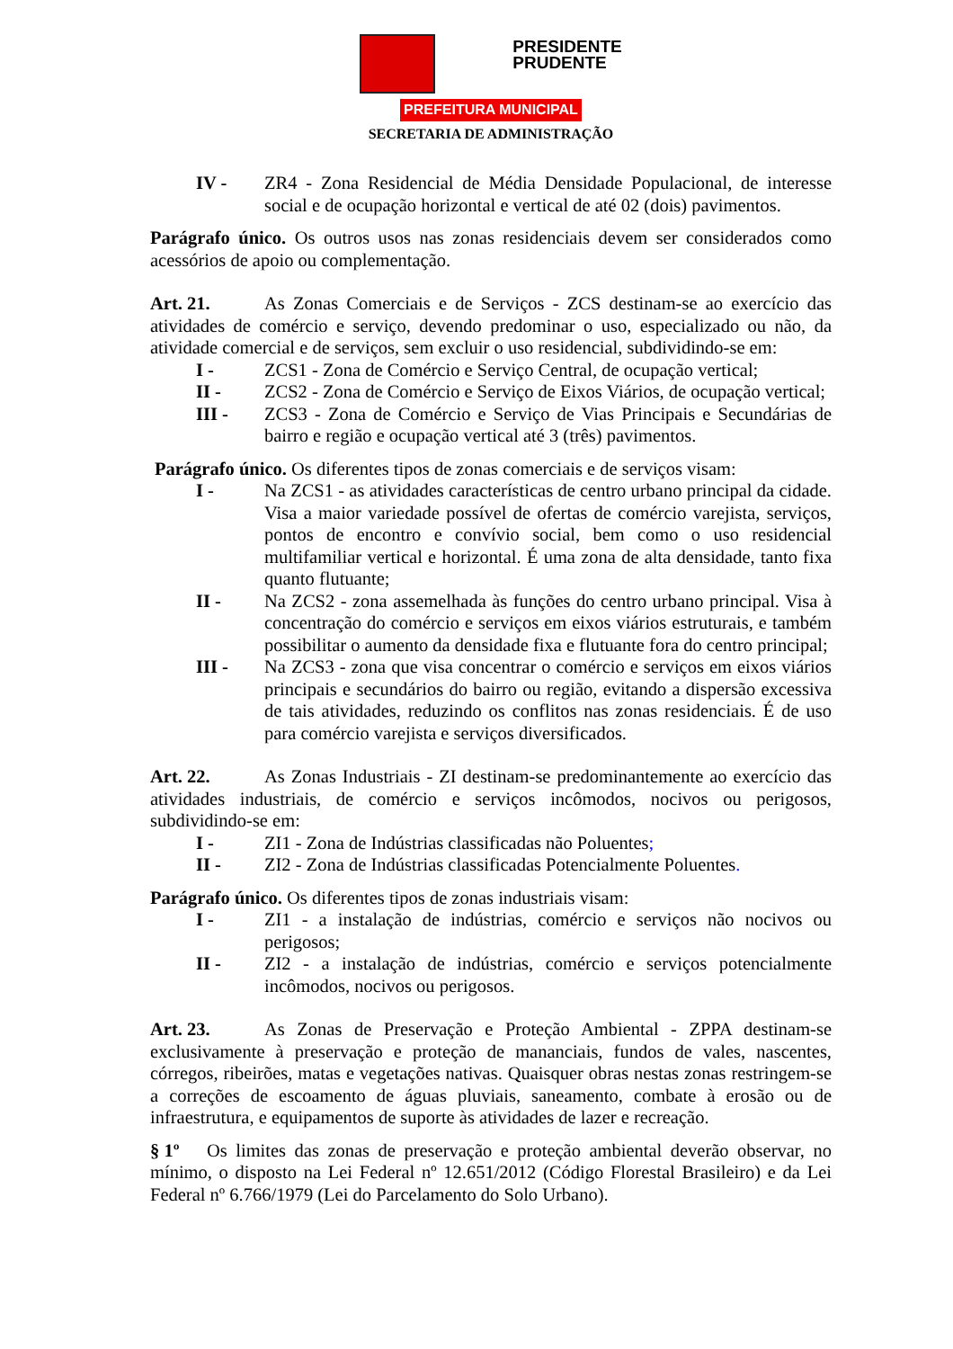PRESIDENTE
PRUDENTE
PREFEITURA MUNICIPAL
SECRETARIA DE ADMINISTRAÇÃO
IV - ZR4 - Zona Residencial de Média Densidade Populacional, de interesse social e de ocupação horizontal e vertical de até 02 (dois) pavimentos.
Parágrafo único. Os outros usos nas zonas residenciais devem ser considerados como acessórios de apoio ou complementação.
Art. 21. As Zonas Comerciais e de Serviços - ZCS destinam-se ao exercício das atividades de comércio e serviço, devendo predominar o uso, especializado ou não, da atividade comercial e de serviços, sem excluir o uso residencial, subdividindo-se em:
I - ZCS1 - Zona de Comércio e Serviço Central, de ocupação vertical;
II - ZCS2 - Zona de Comércio e Serviço de Eixos Viários, de ocupação vertical;
III - ZCS3 - Zona de Comércio e Serviço de Vias Principais e Secundárias de bairro e região e ocupação vertical até 3 (três) pavimentos.
Parágrafo único. Os diferentes tipos de zonas comerciais e de serviços visam:
I - Na ZCS1 - as atividades características de centro urbano principal da cidade. Visa a maior variedade possível de ofertas de comércio varejista, serviços, pontos de encontro e convívio social, bem como o uso residencial multifamiliar vertical e horizontal. É uma zona de alta densidade, tanto fixa quanto flutuante;
II - Na ZCS2 - zona assemelhada às funções do centro urbano principal. Visa à concentração do comércio e serviços em eixos viários estruturais, e também possibilitar o aumento da densidade fixa e flutuante fora do centro principal;
III - Na ZCS3 - zona que visa concentrar o comércio e serviços em eixos viários principais e secundários do bairro ou região, evitando a dispersão excessiva de tais atividades, reduzindo os conflitos nas zonas residenciais. É de uso para comércio varejista e serviços diversificados.
Art. 22. As Zonas Industriais - ZI destinam-se predominantemente ao exercício das atividades industriais, de comércio e serviços incômodos, nocivos ou perigosos, subdividindo-se em:
I - ZI1 - Zona de Indústrias classificadas não Poluentes;
II - ZI2 - Zona de Indústrias classificadas Potencialmente Poluentes.
Parágrafo único. Os diferentes tipos de zonas industriais visam:
I - ZI1 - a instalação de indústrias, comércio e serviços não nocivos ou perigosos;
II - ZI2 - a instalação de indústrias, comércio e serviços potencialmente incômodos, nocivos ou perigosos.
Art. 23. As Zonas de Preservação e Proteção Ambiental - ZPPA destinam-se exclusivamente à preservação e proteção de mananciais, fundos de vales, nascentes, córregos, ribeirões, matas e vegetações nativas. Quaisquer obras nestas zonas restringem-se a correções de escoamento de águas pluviais, saneamento, combate à erosão ou de infraestrutura, e equipamentos de suporte às atividades de lazer e recreação.
§ 1º Os limites das zonas de preservação e proteção ambiental deverão observar, no mínimo, o disposto na Lei Federal nº 12.651/2012 (Código Florestal Brasileiro) e da Lei Federal nº 6.766/1979 (Lei do Parcelamento do Solo Urbano).